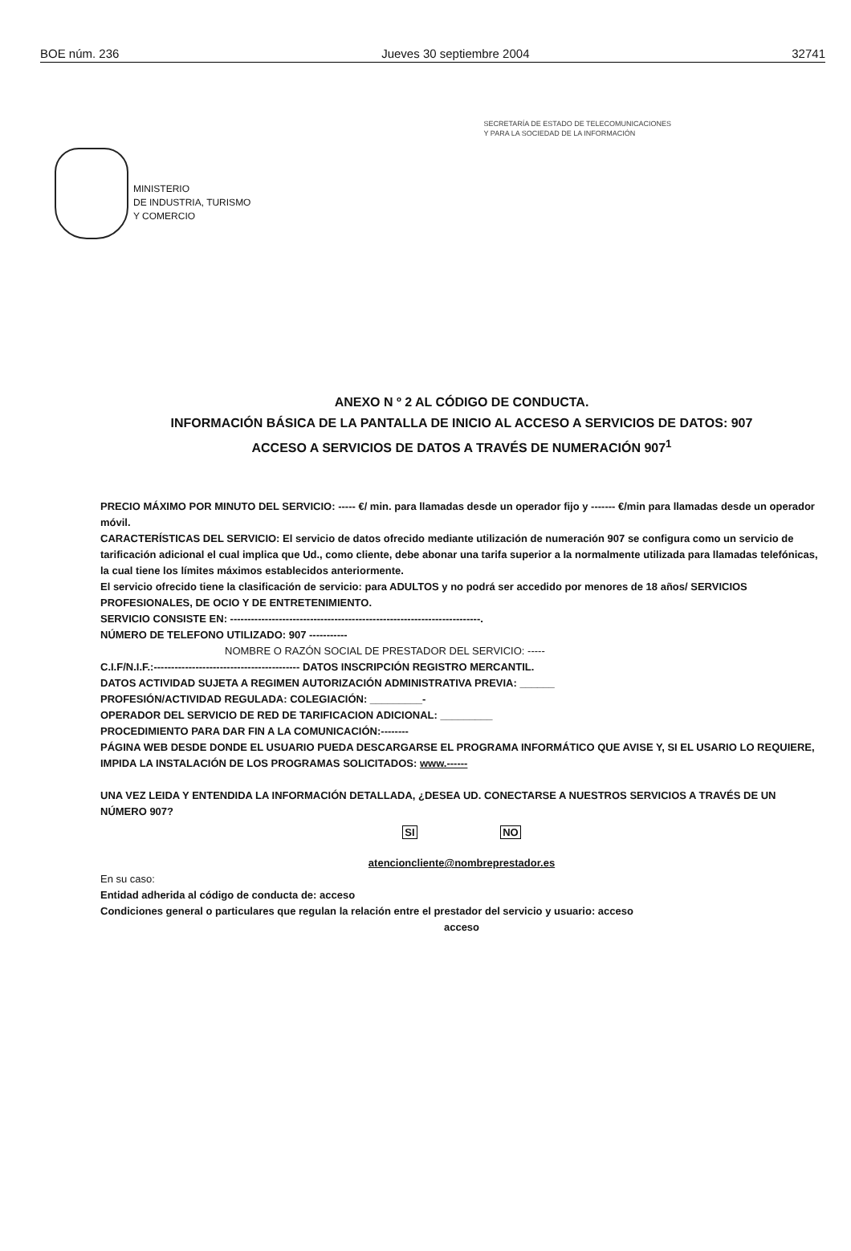BOE núm. 236 Jueves 30 septiembre 2004 32741
MINISTERIO
DE INDUSTRIA, TURISMO
Y COMERCIO
SECRETARÍA DE ESTADO DE TELECOMUNICACIONES
Y PARA LA SOCIEDAD DE LA INFORMACIÓN
ANEXO N º 2 AL CÓDIGO DE CONDUCTA.
INFORMACIÓN BÁSICA DE LA PANTALLA DE INICIO AL ACCESO A SERVICIOS DE DATOS: 907
ACCESO A SERVICIOS DE DATOS A TRAVÉS DE NUMERACIÓN 907<sup>1</sup>
PRECIO MÁXIMO POR MINUTO DEL SERVICIO: ----- €/ min. para llamadas desde un operador fijo y ------- €/min para llamadas desde un operador móvil.
CARACTERÍSTICAS DEL SERVICIO: El servicio de datos ofrecido mediante utilización de numeración 907 se configura como un servicio de tarificación adicional el cual implica que Ud., como cliente, debe abonar una tarifa superior a la normalmente utilizada para llamadas telefónicas, la cual tiene los límites máximos establecidos anteriormente.
El servicio ofrecido tiene la clasificación de servicio: para ADULTOS y no podrá ser accedido por menores de 18 años/ SERVICIOS PROFESIONALES, DE OCIO Y DE ENTRETENIMIENTO.
SERVICIO CONSISTE EN: ------------------------------------------------------------------------.
NÚMERO DE TELEFONO UTILIZADO: 907 -----------
NOMBRE O RAZÓN SOCIAL DE PRESTADOR DEL SERVICIO: -----
C.I.F/N.I.F.:------------------------------------------ DATOS INSCRIPCIÓN REGISTRO MERCANTIL.
DATOS ACTIVIDAD SUJETA A REGIMEN AUTORIZACIÓN ADMINISTRATIVA PREVIA: ______
PROFESIÓN/ACTIVIDAD REGULADA: COLEGIACIÓN: _________-
OPERADOR DEL SERVICIO DE RED DE TARIFICACION ADICIONAL: _________
PROCEDIMIENTO PARA DAR FIN A LA COMUNICACIÓN:--------
PÁGINA WEB DESDE DONDE EL USUARIO PUEDA DESCARGARSE EL PROGRAMA INFORMÁTICO QUE AVISE Y, SI EL USARIO LO REQUIERE, IMPIDA LA INSTALACIÓN DE LOS PROGRAMAS SOLICITADOS: www.------
UNA VEZ LEIDA Y ENTENDIDA LA INFORMACIÓN DETALLADA, ¿DESEA UD. CONECTARSE A NUESTROS SERVICIOS A TRAVÉS DE UN NÚMERO 907?
SI NO
atencioncliente@nombreprestador.es
En su caso:
Entidad adherida al código de conducta de: acceso
Condiciones general o particulares que regulan la relación entre el prestador del servicio y usuario: acceso
acceso